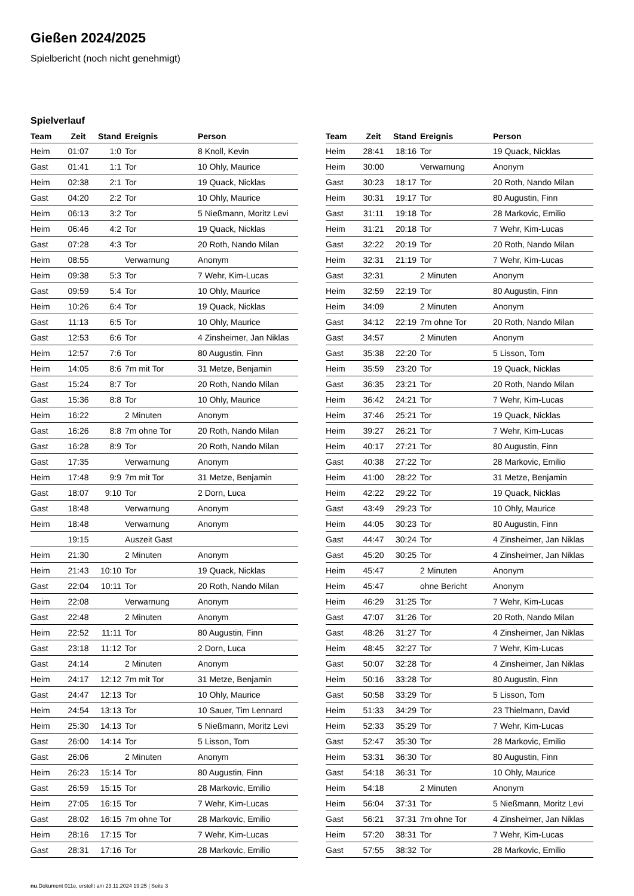Gießen 2024/2025
Spielbericht (noch nicht genehmigt)
Spielverlauf
| Team | Zeit | Stand | Ereignis | Person |
| --- | --- | --- | --- | --- |
| Heim | 01:07 | 1:0 | Tor | 8 Knoll, Kevin |
| Gast | 01:41 | 1:1 | Tor | 10 Ohly, Maurice |
| Heim | 02:38 | 2:1 | Tor | 19 Quack, Nicklas |
| Gast | 04:20 | 2:2 | Tor | 10 Ohly, Maurice |
| Heim | 06:13 | 3:2 | Tor | 5 Nießmann, Moritz Levi |
| Heim | 06:46 | 4:2 | Tor | 19 Quack, Nicklas |
| Gast | 07:28 | 4:3 | Tor | 20 Roth, Nando Milan |
| Heim | 08:55 | | Verwarnung | Anonym |
| Heim | 09:38 | 5:3 | Tor | 7 Wehr, Kim-Lucas |
| Gast | 09:59 | 5:4 | Tor | 10 Ohly, Maurice |
| Heim | 10:26 | 6:4 | Tor | 19 Quack, Nicklas |
| Gast | 11:13 | 6:5 | Tor | 10 Ohly, Maurice |
| Gast | 12:53 | 6:6 | Tor | 4 Zinsheimer, Jan Niklas |
| Heim | 12:57 | 7:6 | Tor | 80 Augustin, Finn |
| Heim | 14:05 | 8:6 | 7m mit Tor | 31 Metze, Benjamin |
| Gast | 15:24 | 8:7 | Tor | 20 Roth, Nando Milan |
| Gast | 15:36 | 8:8 | Tor | 10 Ohly, Maurice |
| Heim | 16:22 | | 2 Minuten | Anonym |
| Gast | 16:26 | 8:8 | 7m ohne Tor | 20 Roth, Nando Milan |
| Gast | 16:28 | 8:9 | Tor | 20 Roth, Nando Milan |
| Gast | 17:35 | | Verwarnung | Anonym |
| Heim | 17:48 | 9:9 | 7m mit Tor | 31 Metze, Benjamin |
| Gast | 18:07 | 9:10 | Tor | 2 Dorn, Luca |
| Gast | 18:48 | | Verwarnung | Anonym |
| Heim | 18:48 | | Verwarnung | Anonym |
| | 19:15 | | Auszeit Gast | |
| Heim | 21:30 | | 2 Minuten | Anonym |
| Heim | 21:43 | 10:10 | Tor | 19 Quack, Nicklas |
| Gast | 22:04 | 10:11 | Tor | 20 Roth, Nando Milan |
| Heim | 22:08 | | Verwarnung | Anonym |
| Gast | 22:48 | | 2 Minuten | Anonym |
| Heim | 22:52 | 11:11 | Tor | 80 Augustin, Finn |
| Gast | 23:18 | 11:12 | Tor | 2 Dorn, Luca |
| Gast | 24:14 | | 2 Minuten | Anonym |
| Heim | 24:17 | 12:12 | 7m mit Tor | 31 Metze, Benjamin |
| Gast | 24:47 | 12:13 | Tor | 10 Ohly, Maurice |
| Heim | 24:54 | 13:13 | Tor | 10 Sauer, Tim Lennard |
| Heim | 25:30 | 14:13 | Tor | 5 Nießmann, Moritz Levi |
| Gast | 26:00 | 14:14 | Tor | 5 Lisson, Tom |
| Gast | 26:06 | | 2 Minuten | Anonym |
| Heim | 26:23 | 15:14 | Tor | 80 Augustin, Finn |
| Gast | 26:59 | 15:15 | Tor | 28 Markovic, Emilio |
| Heim | 27:05 | 16:15 | Tor | 7 Wehr, Kim-Lucas |
| Gast | 28:02 | 16:15 | 7m ohne Tor | 28 Markovic, Emilio |
| Heim | 28:16 | 17:15 | Tor | 7 Wehr, Kim-Lucas |
| Gast | 28:31 | 17:16 | Tor | 28 Markovic, Emilio |
| Team | Zeit | Stand | Ereignis | Person |
| --- | --- | --- | --- | --- |
| Heim | 28:41 | 18:16 | Tor | 19 Quack, Nicklas |
| Heim | 30:00 | | Verwarnung | Anonym |
| Gast | 30:23 | 18:17 | Tor | 20 Roth, Nando Milan |
| Heim | 30:31 | 19:17 | Tor | 80 Augustin, Finn |
| Gast | 31:11 | 19:18 | Tor | 28 Markovic, Emilio |
| Heim | 31:21 | 20:18 | Tor | 7 Wehr, Kim-Lucas |
| Gast | 32:22 | 20:19 | Tor | 20 Roth, Nando Milan |
| Heim | 32:31 | 21:19 | Tor | 7 Wehr, Kim-Lucas |
| Gast | 32:31 | | 2 Minuten | Anonym |
| Heim | 32:59 | 22:19 | Tor | 80 Augustin, Finn |
| Heim | 34:09 | | 2 Minuten | Anonym |
| Gast | 34:12 | 22:19 | 7m ohne Tor | 20 Roth, Nando Milan |
| Gast | 34:57 | | 2 Minuten | Anonym |
| Gast | 35:38 | 22:20 | Tor | 5 Lisson, Tom |
| Heim | 35:59 | 23:20 | Tor | 19 Quack, Nicklas |
| Gast | 36:35 | 23:21 | Tor | 20 Roth, Nando Milan |
| Heim | 36:42 | 24:21 | Tor | 7 Wehr, Kim-Lucas |
| Heim | 37:46 | 25:21 | Tor | 19 Quack, Nicklas |
| Heim | 39:27 | 26:21 | Tor | 7 Wehr, Kim-Lucas |
| Heim | 40:17 | 27:21 | Tor | 80 Augustin, Finn |
| Gast | 40:38 | 27:22 | Tor | 28 Markovic, Emilio |
| Heim | 41:00 | 28:22 | Tor | 31 Metze, Benjamin |
| Heim | 42:22 | 29:22 | Tor | 19 Quack, Nicklas |
| Gast | 43:49 | 29:23 | Tor | 10 Ohly, Maurice |
| Heim | 44:05 | 30:23 | Tor | 80 Augustin, Finn |
| Gast | 44:47 | 30:24 | Tor | 4 Zinsheimer, Jan Niklas |
| Gast | 45:20 | 30:25 | Tor | 4 Zinsheimer, Jan Niklas |
| Heim | 45:47 | | 2 Minuten | Anonym |
| Heim | 45:47 | | ohne Bericht | Anonym |
| Heim | 46:29 | 31:25 | Tor | 7 Wehr, Kim-Lucas |
| Gast | 47:07 | 31:26 | Tor | 20 Roth, Nando Milan |
| Gast | 48:26 | 31:27 | Tor | 4 Zinsheimer, Jan Niklas |
| Heim | 48:45 | 32:27 | Tor | 7 Wehr, Kim-Lucas |
| Gast | 50:07 | 32:28 | Tor | 4 Zinsheimer, Jan Niklas |
| Heim | 50:16 | 33:28 | Tor | 80 Augustin, Finn |
| Gast | 50:58 | 33:29 | Tor | 5 Lisson, Tom |
| Heim | 51:33 | 34:29 | Tor | 23 Thielmann, David |
| Heim | 52:33 | 35:29 | Tor | 7 Wehr, Kim-Lucas |
| Gast | 52:47 | 35:30 | Tor | 28 Markovic, Emilio |
| Heim | 53:31 | 36:30 | Tor | 80 Augustin, Finn |
| Gast | 54:18 | 36:31 | Tor | 10 Ohly, Maurice |
| Heim | 54:18 | | 2 Minuten | Anonym |
| Heim | 56:04 | 37:31 | Tor | 5 Nießmann, Moritz Levi |
| Gast | 56:21 | 37:31 | 7m ohne Tor | 4 Zinsheimer, Jan Niklas |
| Heim | 57:20 | 38:31 | Tor | 7 Wehr, Kim-Lucas |
| Gast | 57:55 | 38:32 | Tor | 28 Markovic, Emilio |
nu.Dokument 011e, erstellt am 23.11.2024 19:25 | Seite 3